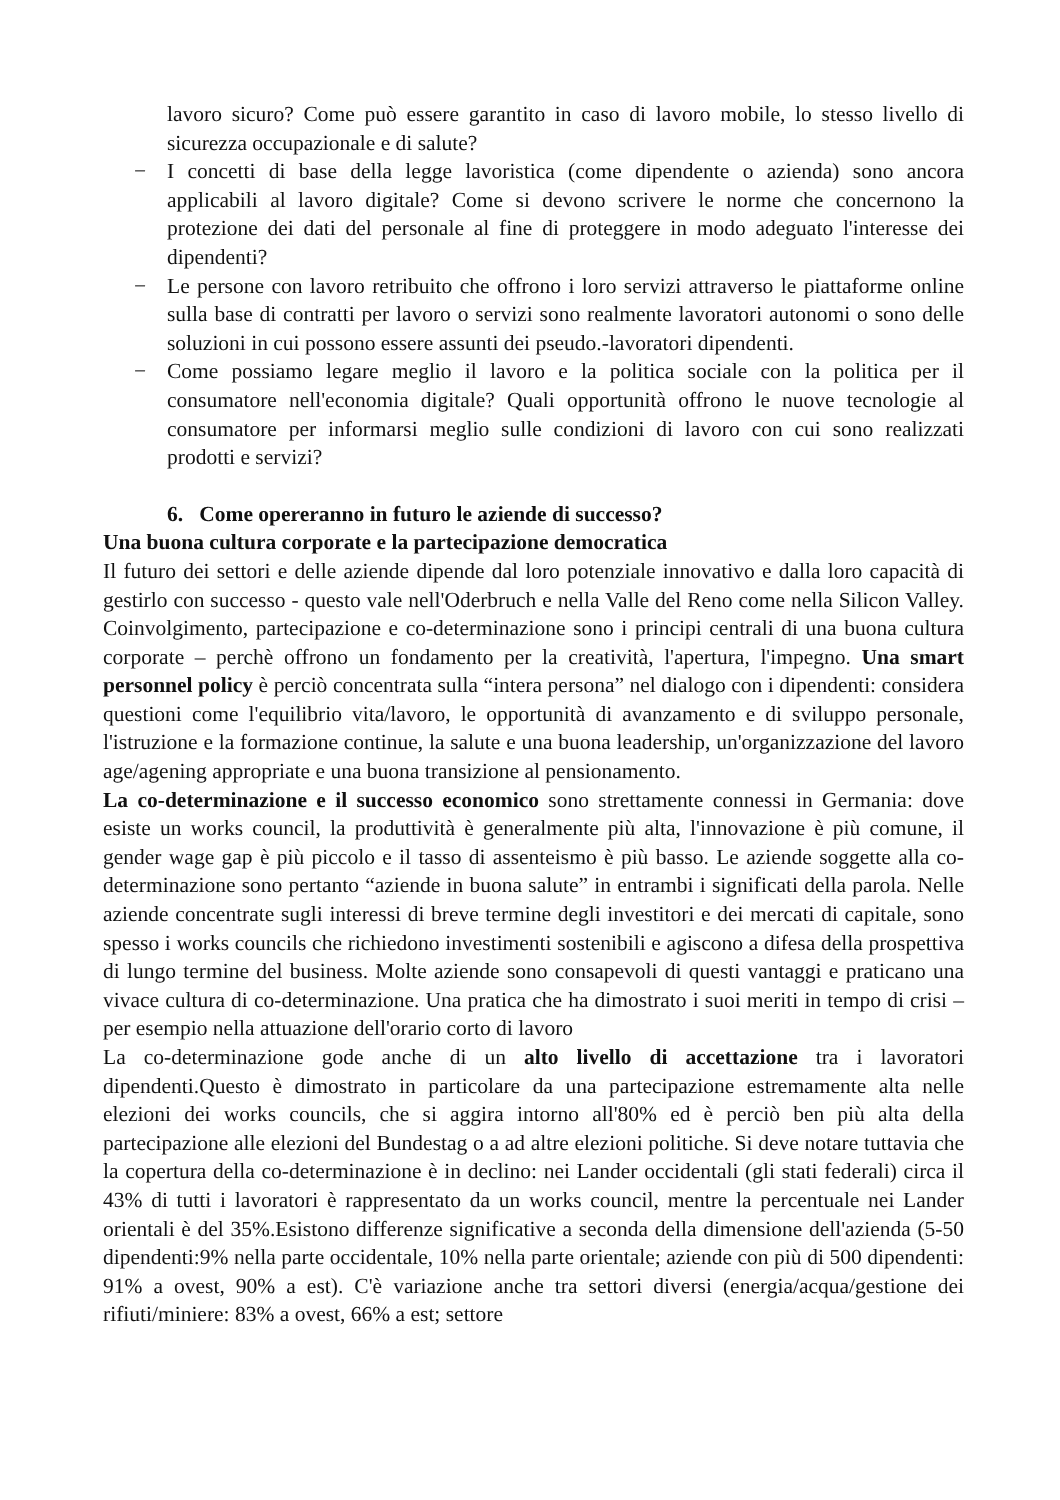lavoro sicuro? Come può essere garantito in caso di lavoro mobile, lo stesso livello di sicurezza occupazionale e di salute?
− I concetti di base della legge lavoristica (come dipendente o azienda) sono ancora applicabili al lavoro digitale? Come si devono scrivere le norme che concernono la protezione dei dati del personale al fine di proteggere in modo adeguato l'interesse dei dipendenti?
− Le persone con lavoro retribuito che offrono i loro servizi attraverso le piattaforme online sulla base di contratti per lavoro o servizi sono realmente lavoratori autonomi o sono delle soluzioni in cui possono essere assunti dei pseudo.-lavoratori dipendenti.
− Come possiamo legare meglio il lavoro e la politica sociale con la politica per il consumatore nell'economia digitale? Quali opportunità offrono le nuove tecnologie al consumatore per informarsi meglio sulle condizioni di lavoro con cui sono realizzati prodotti e servizi?
6. Come opereranno in futuro le aziende di successo?
Una buona cultura corporate e la partecipazione democratica
Il futuro dei settori e delle aziende dipende dal loro potenziale innovativo e dalla loro capacità di gestirlo con successo - questo vale nell'Oderbruch e nella Valle del Reno come nella Silicon Valley. Coinvolgimento, partecipazione e co-determinazione sono i principi centrali di una buona cultura corporate – perchè offrono un fondamento per la creatività, l'apertura, l'impegno. Una smart personnel policy è perciò concentrata sulla “intera persona” nel dialogo con i dipendenti: considera questioni come l'equilibrio vita/lavoro, le opportunità di avanzamento e di sviluppo personale, l'istruzione e la formazione continue, la salute e una buona leadership, un'organizzazione del lavoro age/agening appropriate e una buona transizione al pensionamento.
La co-determinazione e il successo economico sono strettamente connessi in Germania: dove esiste un works council, la produttività è generalmente più alta, l'innovazione è più comune, il gender wage gap è più piccolo e il tasso di assenteismo è più basso. Le aziende soggette alla co-determinazione sono pertanto “aziende in buona salute” in entrambi i significati della parola. Nelle aziende concentrate sugli interessi di breve termine degli investitori e dei mercati di capitale, sono spesso i works councils che richiedono investimenti sostenibili e agiscono a difesa della prospettiva di lungo termine del business. Molte aziende sono consapevoli di questi vantaggi e praticano una vivace cultura di co-determinazione. Una pratica che ha dimostrato i suoi meriti in tempo di crisi – per esempio nella attuazione dell'orario corto di lavoro
La co-determinazione gode anche di un alto livello di accettazione tra i lavoratori dipendenti.Questo è dimostrato in particolare da una partecipazione estremamente alta nelle elezioni dei works councils, che si aggira intorno all'80% ed è perciò ben più alta della partecipazione alle elezioni del Bundestag o a ad altre elezioni politiche. Si deve notare tuttavia che la copertura della co-determinazione è in declino: nei Lander occidentali (gli stati federali) circa il 43% di tutti i lavoratori è rappresentato da un works council, mentre la percentuale nei Lander orientali è del 35%.Esistono differenze significative a seconda della dimensione dell'azienda (5-50 dipendenti:9% nella parte occidentale, 10% nella parte orientale; aziende con più di 500 dipendenti: 91% a ovest, 90% a est). C'è variazione anche tra settori diversi (energia/acqua/gestione dei rifiuti/miniere: 83% a ovest, 66% a est; settore